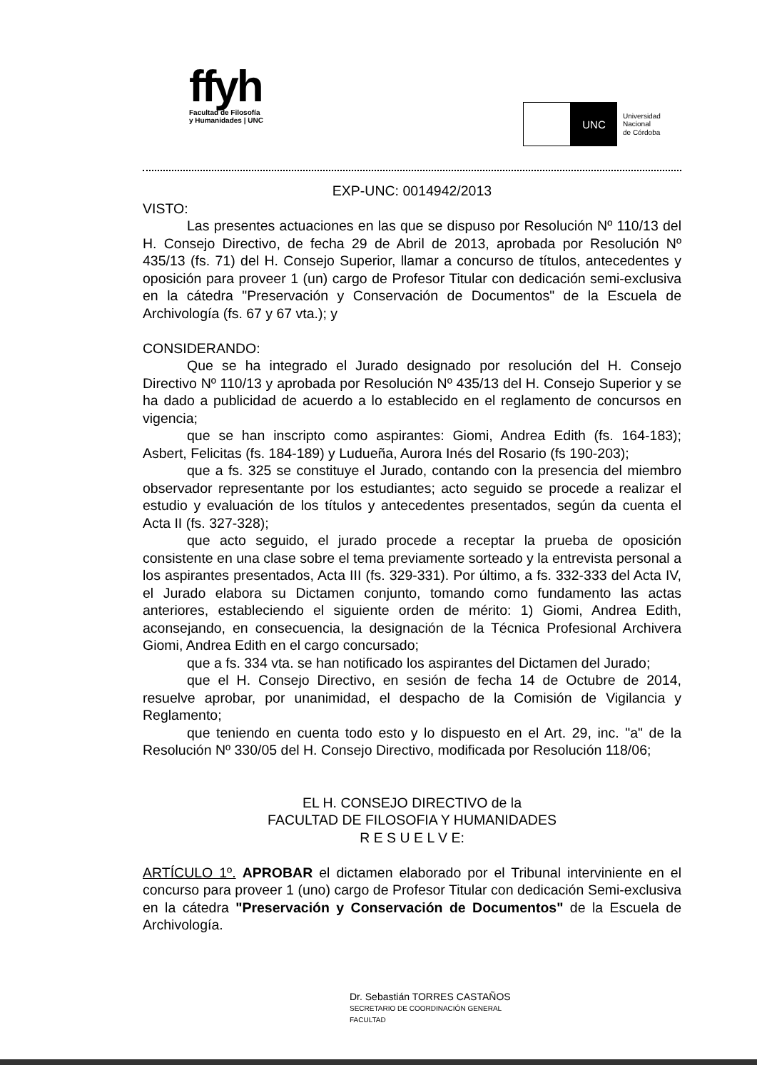ffyh
Facultad de Filosofía
y Humanidades | UNC
UNC
Universidad
Nacional
de Córdoba
EXP-UNC: 0014942/2013
VISTO:
Las presentes actuaciones en las que se dispuso por Resolución Nº 110/13 del H. Consejo Directivo, de fecha 29 de Abril de 2013, aprobada por Resolución Nº 435/13 (fs. 71) del H. Consejo Superior, llamar a concurso de títulos, antecedentes y oposición para proveer 1 (un) cargo de Profesor Titular con dedicación semi-exclusiva en la cátedra "Preservación y Conservación de Documentos" de la Escuela de Archivología (fs. 67 y 67 vta.); y
CONSIDERANDO:
Que se ha integrado el Jurado designado por resolución del H. Consejo Directivo Nº 110/13 y aprobada por Resolución Nº 435/13 del H. Consejo Superior y se ha dado a publicidad de acuerdo a lo establecido en el reglamento de concursos en vigencia;
que se han inscripto como aspirantes: Giomi, Andrea Edith (fs. 164-183); Asbert, Felicitas (fs. 184-189) y Ludueña, Aurora Inés del Rosario (fs 190-203);
que a fs. 325 se constituye el Jurado, contando con la presencia del miembro observador representante por los estudiantes; acto seguido se procede a realizar el estudio y evaluación de los títulos y antecedentes presentados, según da cuenta el Acta II (fs. 327-328);
que acto seguido, el jurado procede a receptar la prueba de oposición consistente en una clase sobre el tema previamente sorteado y la entrevista personal a los aspirantes presentados, Acta III (fs. 329-331). Por último, a fs. 332-333 del Acta IV, el Jurado elabora su Dictamen conjunto, tomando como fundamento las actas anteriores, estableciendo el siguiente orden de mérito: 1) Giomi, Andrea Edith, aconsejando, en consecuencia, la designación de la Técnica Profesional Archivera Giomi, Andrea Edith en el cargo concursado;
que a fs. 334 vta. se han notificado los aspirantes del Dictamen del Jurado;
que el H. Consejo Directivo, en sesión de fecha 14 de Octubre de 2014, resuelve aprobar, por unanimidad, el despacho de la Comisión de Vigilancia y Reglamento;
que teniendo en cuenta todo esto y lo dispuesto en el Art. 29, inc. "a" de la Resolución Nº 330/05 del H. Consejo Directivo, modificada por Resolución 118/06;
EL H. CONSEJO DIRECTIVO de la
FACULTAD DE FILOSOFIA Y HUMANIDADES
R E S U E L V E:
ARTÍCULO 1º. APROBAR el dictamen elaborado por el Tribunal interviniente en el concurso para proveer 1 (uno) cargo de Profesor Titular con dedicación Semi-exclusiva en la cátedra "Preservación y Conservación de Documentos" de la Escuela de Archivología.
Dr. Sebastián TORRES CASTAÑOS
SECRETARIO DE COORDINACIÓN GENERAL
FACULTAD